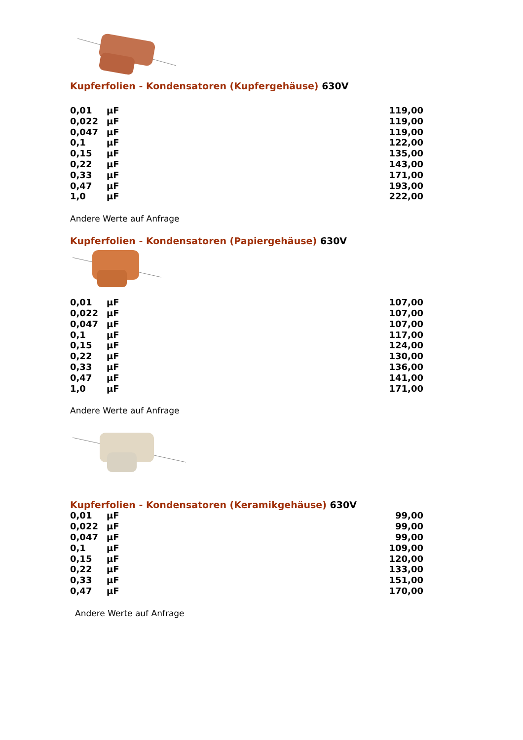Kupferfolien - Kondensatoren (Kupfergehäuse) 630V
| 0,01 | µF | 119,00 |
| 0,022 | µF | 119,00 |
| 0,047 | µF | 119,00 |
| 0,1 | µF | 122,00 |
| 0,15 | µF | 135,00 |
| 0,22 | µF | 143,00 |
| 0,33 | µF | 171,00 |
| 0,47 | µF | 193,00 |
| 1,0 | µF | 222,00 |
Andere Werte auf Anfrage
Kupferfolien - Kondensatoren (Papiergehäuse) 630V
| 0,01 | µF | 107,00 |
| 0,022 | µF | 107,00 |
| 0,047 | µF | 107,00 |
| 0,1 | µF | 117,00 |
| 0,15 | µF | 124,00 |
| 0,22 | µF | 130,00 |
| 0,33 | µF | 136,00 |
| 0,47 | µF | 141,00 |
| 1,0 | µF | 171,00 |
Andere Werte auf Anfrage
Kupferfolien - Kondensatoren (Keramikgehäuse) 630V
| 0,01 | µF | 99,00 |
| 0,022 | µF | 99,00 |
| 0,047 | µF | 99,00 |
| 0,1 | µF | 109,00 |
| 0,15 | µF | 120,00 |
| 0,22 | µF | 133,00 |
| 0,33 | µF | 151,00 |
| 0,47 | µF | 170,00 |
Andere Werte auf Anfrage